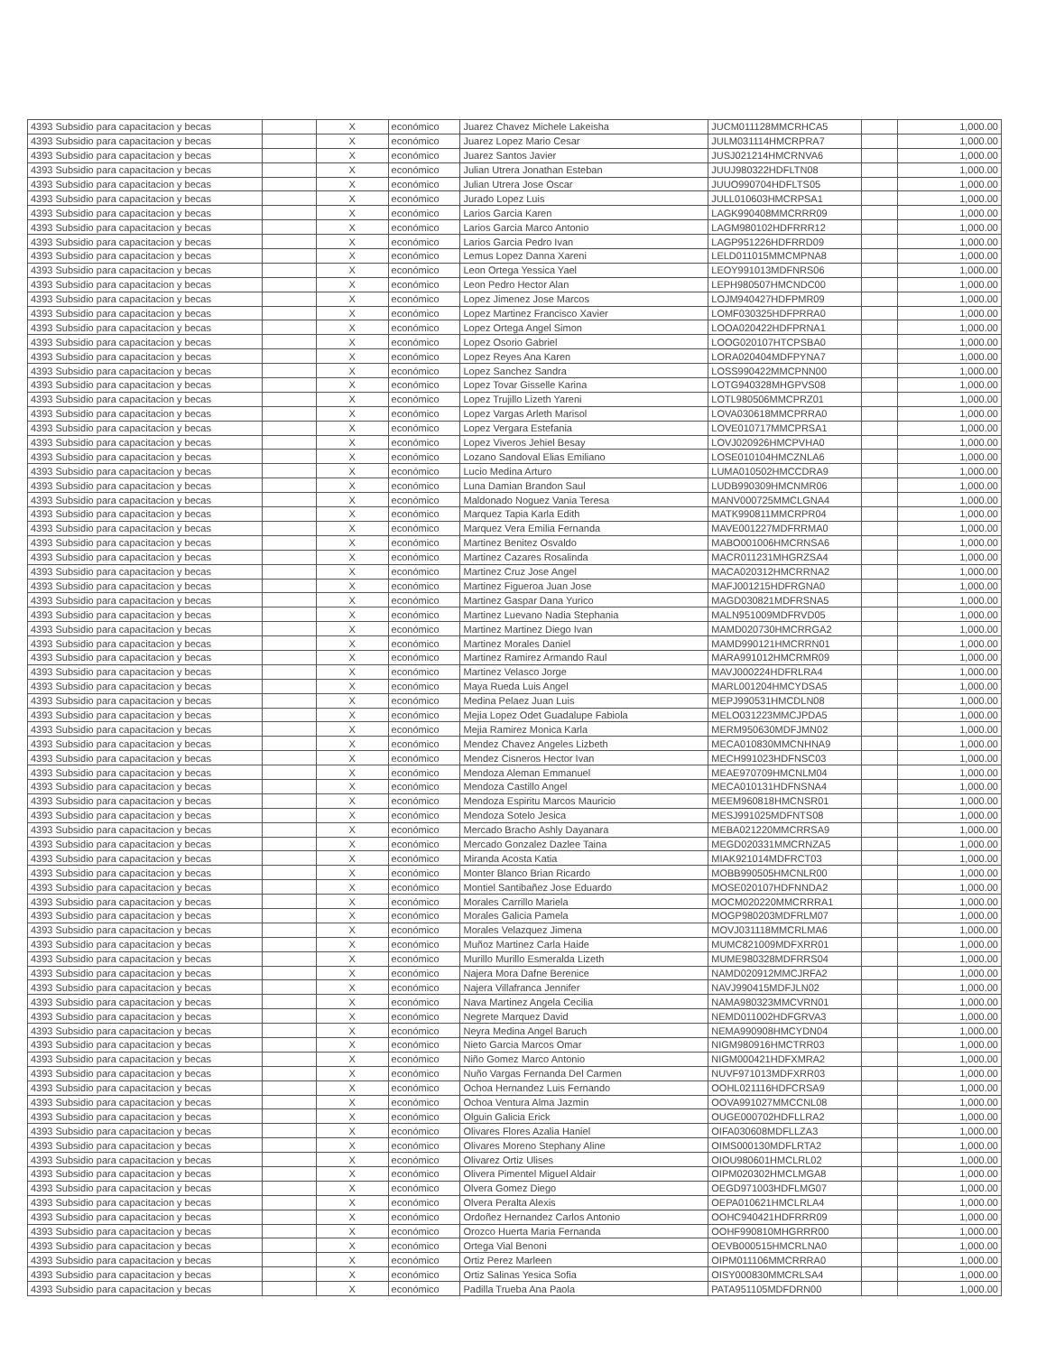| 4393 Subsidio para capacitacion y becas | | X | económico | Juarez Chavez Michele Lakeisha | JUCM011128MMCRHCA5 | | 1,000.00 |
| 4393 Subsidio para capacitacion y becas | | X | económico | Juarez Lopez Mario Cesar | JULM031114HMCRPRA7 | | 1,000.00 |
| 4393 Subsidio para capacitacion y becas | | X | económico | Juarez Santos Javier | JUSJ021214HMCRNVA6 | | 1,000.00 |
| 4393 Subsidio para capacitacion y becas | | X | económico | Julian Utrera Jonathan Esteban | JUUJ980322HDFLTN08 | | 1,000.00 |
| 4393 Subsidio para capacitacion y becas | | X | económico | Julian Utrera Jose Oscar | JUUO990704HDFLTS05 | | 1,000.00 |
| 4393 Subsidio para capacitacion y becas | | X | económico | Jurado Lopez Luis | JULL010603HMCRPSA1 | | 1,000.00 |
| 4393 Subsidio para capacitacion y becas | | X | económico | Larios Garcia Karen | LAGK990408MMCRRR09 | | 1,000.00 |
| 4393 Subsidio para capacitacion y becas | | X | económico | Larios Garcia Marco Antonio | LAGM980102HDFRRR12 | | 1,000.00 |
| 4393 Subsidio para capacitacion y becas | | X | económico | Larios Garcia Pedro Ivan | LAGP951226HDFRRD09 | | 1,000.00 |
| 4393 Subsidio para capacitacion y becas | | X | económico | Lemus Lopez Danna Xareni | LELD011015MMCMPNA8 | | 1,000.00 |
| 4393 Subsidio para capacitacion y becas | | X | económico | Leon Ortega Yessica Yael | LEOY991013MDFNRS06 | | 1,000.00 |
| 4393 Subsidio para capacitacion y becas | | X | económico | Leon Pedro Hector Alan | LEPH980507HMCNDC00 | | 1,000.00 |
| 4393 Subsidio para capacitacion y becas | | X | económico | Lopez Jimenez Jose Marcos | LOJM940427HDFPMR09 | | 1,000.00 |
| 4393 Subsidio para capacitacion y becas | | X | económico | Lopez Martinez Francisco Xavier | LOMF030325HDFPRRA0 | | 1,000.00 |
| 4393 Subsidio para capacitacion y becas | | X | económico | Lopez Ortega Angel Simon | LOOA020422HDFPRNA1 | | 1,000.00 |
| 4393 Subsidio para capacitacion y becas | | X | económico | Lopez Osorio Gabriel | LOOG020107HTCPSBA0 | | 1,000.00 |
| 4393 Subsidio para capacitacion y becas | | X | económico | Lopez Reyes Ana Karen | LORA020404MDFPYNA7 | | 1,000.00 |
| 4393 Subsidio para capacitacion y becas | | X | económico | Lopez Sanchez Sandra | LOSS990422MMCPNN00 | | 1,000.00 |
| 4393 Subsidio para capacitacion y becas | | X | económico | Lopez Tovar Gisselle Karina | LOTG940328MHGPVS08 | | 1,000.00 |
| 4393 Subsidio para capacitacion y becas | | X | económico | Lopez Trujillo Lizeth Yareni | LOTL980506MMCPRZ01 | | 1,000.00 |
| 4393 Subsidio para capacitacion y becas | | X | económico | Lopez Vargas Arleth Marisol | LOVA030618MMCPRRA0 | | 1,000.00 |
| 4393 Subsidio para capacitacion y becas | | X | económico | Lopez Vergara Estefania | LOVE010717MMCPRSA1 | | 1,000.00 |
| 4393 Subsidio para capacitacion y becas | | X | económico | Lopez Viveros Jehiel Besay | LOVJ020926HMCPVHA0 | | 1,000.00 |
| 4393 Subsidio para capacitacion y becas | | X | económico | Lozano Sandoval Elias Emiliano | LOSE010104HMCZNLA6 | | 1,000.00 |
| 4393 Subsidio para capacitacion y becas | | X | económico | Lucio Medina Arturo | LUMA010502HMCCDRA9 | | 1,000.00 |
| 4393 Subsidio para capacitacion y becas | | X | económico | Luna Damian Brandon Saul | LUDB990309HMCNMR06 | | 1,000.00 |
| 4393 Subsidio para capacitacion y becas | | X | económico | Maldonado Noguez Vania Teresa | MANV000725MMCLGNA4 | | 1,000.00 |
| 4393 Subsidio para capacitacion y becas | | X | económico | Marquez Tapia Karla Edith | MATK990811MMCRPR04 | | 1,000.00 |
| 4393 Subsidio para capacitacion y becas | | X | económico | Marquez Vera Emilia Fernanda | MAVE001227MDFRRMA0 | | 1,000.00 |
| 4393 Subsidio para capacitacion y becas | | X | económico | Martinez Benitez Osvaldo | MABO001006HMCRNSA6 | | 1,000.00 |
| 4393 Subsidio para capacitacion y becas | | X | económico | Martinez Cazares Rosalinda | MACR011231MHGRZSA4 | | 1,000.00 |
| 4393 Subsidio para capacitacion y becas | | X | económico | Martinez Cruz Jose Angel | MACA020312HMCRRNA2 | | 1,000.00 |
| 4393 Subsidio para capacitacion y becas | | X | económico | Martinez Figueroa Juan Jose | MAFJ001215HDFRGNA0 | | 1,000.00 |
| 4393 Subsidio para capacitacion y becas | | X | económico | Martinez Gaspar Dana Yurico | MAGD030821MDFRSNA5 | | 1,000.00 |
| 4393 Subsidio para capacitacion y becas | | X | económico | Martinez Luevano Nadia Stephania | MALN951009MDFRVD05 | | 1,000.00 |
| 4393 Subsidio para capacitacion y becas | | X | económico | Martinez Martinez Diego Ivan | MAMD020730HMCRRGA2 | | 1,000.00 |
| 4393 Subsidio para capacitacion y becas | | X | económico | Martinez Morales Daniel | MAMD990121HMCRRN01 | | 1,000.00 |
| 4393 Subsidio para capacitacion y becas | | X | económico | Martinez Ramirez Armando Raul | MARA991012HMCRMR09 | | 1,000.00 |
| 4393 Subsidio para capacitacion y becas | | X | económico | Martinez Velasco Jorge | MAVJ000224HDFRLRA4 | | 1,000.00 |
| 4393 Subsidio para capacitacion y becas | | X | económico | Maya Rueda Luis Angel | MARL001204HMCYDSA5 | | 1,000.00 |
| 4393 Subsidio para capacitacion y becas | | X | económico | Medina Pelaez Juan Luis | MEPJ990531HMCDLN08 | | 1,000.00 |
| 4393 Subsidio para capacitacion y becas | | X | económico | Mejia Lopez Odet Guadalupe Fabiola | MELO031223MMCJPDA5 | | 1,000.00 |
| 4393 Subsidio para capacitacion y becas | | X | económico | Mejia Ramirez Monica Karla | MERM950630MDFJMN02 | | 1,000.00 |
| 4393 Subsidio para capacitacion y becas | | X | económico | Mendez Chavez Angeles Lizbeth | MECA010830MMCNHNA9 | | 1,000.00 |
| 4393 Subsidio para capacitacion y becas | | X | económico | Mendez Cisneros Hector Ivan | MECH991023HDFNSC03 | | 1,000.00 |
| 4393 Subsidio para capacitacion y becas | | X | económico | Mendoza Aleman Emmanuel | MEAE970709HMCNLM04 | | 1,000.00 |
| 4393 Subsidio para capacitacion y becas | | X | económico | Mendoza Castillo Angel | MECA010131HDFNSNA4 | | 1,000.00 |
| 4393 Subsidio para capacitacion y becas | | X | económico | Mendoza Espiritu Marcos Mauricio | MEEM960818HMCNSR01 | | 1,000.00 |
| 4393 Subsidio para capacitacion y becas | | X | económico | Mendoza Sotelo Jesica | MESJ991025MDFNTS08 | | 1,000.00 |
| 4393 Subsidio para capacitacion y becas | | X | económico | Mercado Bracho Ashly Dayanara | MEBA021220MMCRRSA9 | | 1,000.00 |
| 4393 Subsidio para capacitacion y becas | | X | económico | Mercado Gonzalez Dazlee Taina | MEGD020331MMCRNZA5 | | 1,000.00 |
| 4393 Subsidio para capacitacion y becas | | X | económico | Miranda Acosta Katia | MIAK921014MDFRCT03 | | 1,000.00 |
| 4393 Subsidio para capacitacion y becas | | X | económico | Monter Blanco Brian Ricardo | MOBB990505HMCNLR00 | | 1,000.00 |
| 4393 Subsidio para capacitacion y becas | | X | económico | Montiel Santibañez Jose Eduardo | MOSE020107HDFNNDA2 | | 1,000.00 |
| 4393 Subsidio para capacitacion y becas | | X | económico | Morales Carrillo Mariela | MOCM020220MMCRRRA1 | | 1,000.00 |
| 4393 Subsidio para capacitacion y becas | | X | económico | Morales Galicia Pamela | MOGP980203MDFRLM07 | | 1,000.00 |
| 4393 Subsidio para capacitacion y becas | | X | económico | Morales Velazquez Jimena | MOVJ031118MMCRLMA6 | | 1,000.00 |
| 4393 Subsidio para capacitacion y becas | | X | económico | Muñoz Martinez Carla Haide | MUMC821009MDFXRR01 | | 1,000.00 |
| 4393 Subsidio para capacitacion y becas | | X | económico | Murillo Murillo Esmeralda Lizeth | MUME980328MDFRRS04 | | 1,000.00 |
| 4393 Subsidio para capacitacion y becas | | X | económico | Najera Mora Dafne Berenice | NAMD020912MMCJRFA2 | | 1,000.00 |
| 4393 Subsidio para capacitacion y becas | | X | económico | Najera Villafranca Jennifer | NAVJ990415MDFJLN02 | | 1,000.00 |
| 4393 Subsidio para capacitacion y becas | | X | económico | Nava Martinez Angela Cecilia | NAMA980323MMCVRN01 | | 1,000.00 |
| 4393 Subsidio para capacitacion y becas | | X | económico | Negrete Marquez David | NEMD011002HDFGRVA3 | | 1,000.00 |
| 4393 Subsidio para capacitacion y becas | | X | económico | Neyra Medina Angel Baruch | NEMA990908HMCYDN04 | | 1,000.00 |
| 4393 Subsidio para capacitacion y becas | | X | económico | Nieto Garcia Marcos Omar | NIGM980916HMCTRR03 | | 1,000.00 |
| 4393 Subsidio para capacitacion y becas | | X | económico | Niño Gomez Marco Antonio | NIGM000421HDFXMRA2 | | 1,000.00 |
| 4393 Subsidio para capacitacion y becas | | X | económico | Nuño Vargas Fernanda Del Carmen | NUVF971013MDFXRR03 | | 1,000.00 |
| 4393 Subsidio para capacitacion y becas | | X | económico | Ochoa Hernandez Luis Fernando | OOHL021116HDFCRSA9 | | 1,000.00 |
| 4393 Subsidio para capacitacion y becas | | X | económico | Ochoa Ventura Alma Jazmin | OOVA991027MMCCNL08 | | 1,000.00 |
| 4393 Subsidio para capacitacion y becas | | X | económico | Olguin Galicia Erick | OUGE000702HDFLLRA2 | | 1,000.00 |
| 4393 Subsidio para capacitacion y becas | | X | económico | Olivares Flores Azalia Haniel | OIFA030608MDFLLZA3 | | 1,000.00 |
| 4393 Subsidio para capacitacion y becas | | X | económico | Olivares Moreno Stephany Aline | OIMS000130MDFLRTA2 | | 1,000.00 |
| 4393 Subsidio para capacitacion y becas | | X | económico | Olivarez Ortiz Ulises | OIOU980601HMCLRL02 | | 1,000.00 |
| 4393 Subsidio para capacitacion y becas | | X | económico | Olivera Pimentel Miguel Aldair | OIPM020302HMCLMGA8 | | 1,000.00 |
| 4393 Subsidio para capacitacion y becas | | X | económico | Olvera Gomez Diego | OEGD971003HDFLMG07 | | 1,000.00 |
| 4393 Subsidio para capacitacion y becas | | X | económico | Olvera Peralta Alexis | OEPA010621HMCLRLA4 | | 1,000.00 |
| 4393 Subsidio para capacitacion y becas | | X | económico | Ordoñez Hernandez Carlos Antonio | OOHC940421HDFRRR09 | | 1,000.00 |
| 4393 Subsidio para capacitacion y becas | | X | económico | Orozco Huerta Maria Fernanda | OOHF990810MHGRRR00 | | 1,000.00 |
| 4393 Subsidio para capacitacion y becas | | X | económico | Ortega Vial Benoni | OEVB000515HMCRLNA0 | | 1,000.00 |
| 4393 Subsidio para capacitacion y becas | | X | económico | Ortiz Perez Marleen | OIPM011106MMCRRRA0 | | 1,000.00 |
| 4393 Subsidio para capacitacion y becas | | X | económico | Ortiz Salinas Yesica Sofia | OISY000830MMCRLSA4 | | 1,000.00 |
| 4393 Subsidio para capacitacion y becas | | X | económico | Padilla Trueba Ana Paola | PATA951105MDFDRN00 | | 1,000.00 |